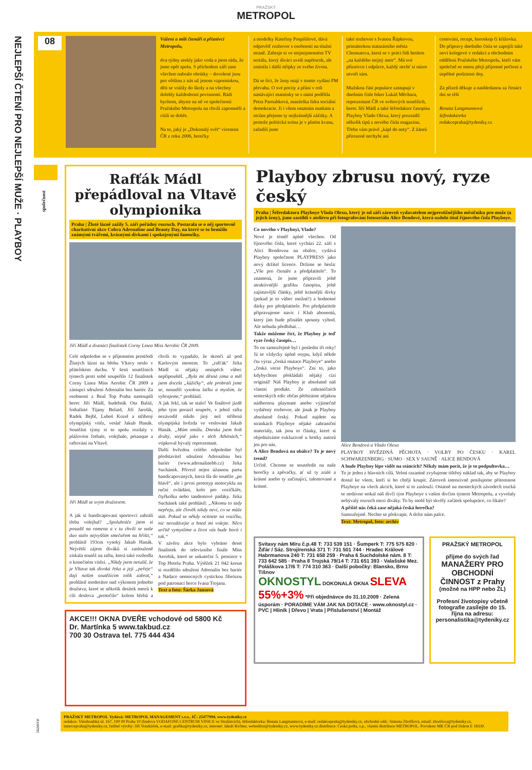NEJLEPŠÍ ČTENÍ PRO NEJLEPŠÍ MUŽE · PLAYBOY
PRAŽSKÝ
METROPOL
08
Vážení a milí čtenáři a příznivci Metropolu,
dva týdny utekly jako voda a jsem ráda, že jsme opět spolu. S příchodem září zase všechno nabralo obrátky – dovolené jsou pro většinu z nás už jenom vzpomínkou, děti se vrátily do školy a na všechny dolehly každodenní povinnosti. Rádi bychom, abyste na ně ve společnosti Pražského Metropolu na chvíli zapomněli a cítili se dobře.
Na to, jaký je „Dokonalý svět“ vicemiss ČR z roku 2006, herečky
a modelky Kateřiny Pospíšilové, dává odpověď rozhovor s osobností na titulní straně. Zahraje si ve stejnojmenném TV seriálu, který diváci uvidí napřesrok, ale zmínila i další střípky ze svého života.
Dá se říct, že ženy mají v tomto vydání PM převahu. O své pocity a přání v roli nastávající maminky se s námi podělila Petra Paroubková, manželka lídra sociální demokracie. Jí i všem ostatním matkám a otcům přejeme ty nejkrásnější zážitky. A protože politická scéna je v plném kvasu, zařadili jsme
také rozhovor s Ivanou Řápkovou, primátorkou statutárního města Chomutova, která se v práci řídí heslem „na každého stejný metr“. Má své příznivce i odpůrce, každý nechť si názor utvoří sám.
Mužskou část populace zastupují v dnešním čísle biker Lukáš Měchura, reprezentant ČR ve světových soutěžích, herec Jiří Mádl a také šéfredaktor časopisu Playboy Vlado Olexa, který prozradil několik tipů z nového čísla magazínu. Třeba vám právě „kápl do noty“. Z žánrů přirozeně nechybí ani
cestování, recept, horoskop či křížovka.
Do přípravy dnešního čísla se zapojili také noví kolegové v redakci a obchodním oddělení Pražského Metropolu, kteří vám společně se mnou přejí příjemné počtení a úspěšné podzimní dny.
Za přízeň děkuje a nashledanou za čtrnáct dní se těší
Renata Langmannová
šéfredaktorka
redakcepraha@tydeniky.cz
společnost
Rafťák Mádl přepádloval na Vltavě olympionika
Praha | Žluté lázně zažily 5. září pořádný rozruch. Postarala se o něj sportovně charitativní akce Cobra Adrenaline and Beauty Day, na které se to hemžilo známými tvářemi, krásnými dívkami i spokojenými fanoušky.
Jiří Mádl a dvanáct finalistek Corny Linea Miss Aerobic ČR 2009.
Celé odpoledne se v příjemném prostředí Žlutých lázní na břehu Vltavy neslo v přátelském duchu. V šesti soutěžních týmech proti sobě soupeřilo 12 finalistek Corny Linea Miss Aerobic ČR 2009 a zástupci sdružení Adrenalin bez bariér. Za osobnosti z Real Top Praha nastoupili herec Jiří Mádl, hudebník Ota Baláž, fotbalisté Tijany Belaid, Jiří Jarošík, Radek Bejbl, Luboš Kozel a stříbrný olympijský vítěz, veslař Jakub Hanák. Soutěžní týmy si to spolu rozdaly v plážovém fotbale, volejbale, pétanque a raftování na Vltavě.
Jiří Mádl se svým družstvem.
A jak si handicapovaní sportovci zahráli třeba volejbal? „Spoluhráče jsem si posadil na ramena a v tu chvíli se naše duo stalo nejvyšším smečařem na hřišti,“ prohlásil 193cm vysoký Jakub Hanák. Největší zájem diváků si zaslouženě získala soutěž na raftu, která také rozhodla o konečném vítězi. „Nikdy jsem netušil, že je Vltava tak divoká řeka a její „peřeje“ dají našim soutěžícím tolik zabrat,“ prohlásil moderátor nad výkonem jednoho družstva, které se několik desítek metrů k cíli doslova „protočilo“ kolem břehů a chvíli to vypadalo, že skončí až pod Karlovým mostem. To „rafťák“ Jirka Mádl si nějaký neúspěch vůbec nepřipouštěl. „Byla mi děsná zima a měl jsem docela „kůžičky“, ale probrali jsme se, nasadili vysokou laťku a myslím, že vyhrajeme,“ prohlásil.
A jak řekl, tak se stalo! Ve finálové jízdě jeho tým porazil soupeře, v jehož raftu nezávodil nikdo jiný než stříbrná olympijská hvězda ve veslování Jakub Hanák. „Mám smůlu. Dneska jsem holt druhý, stejně jako v těch Athénách,“ vtipkoval bývalý reprezentant.
Další hvězdou celého odpoledne byl představitel sdružení Adrenalinu bez bariér (www.adrenalinebb.cz) Jirka Suchánek. Přivezl nejen úžasnou partu handicapovaných, která šla do soutěže „po hlavě“, ale i první prototyp motocyklu na ruční ovládání, kolo pro vozíčkáře, čtyřkolku nebo tandemové padáky. Jirka Suchánek také prohlásil: „Nikomu to tady nepřeju, ale člověk nikdy neví, co se může stát. Pokud se někdy ocitnete na vozíčku, nic nevzdávejte a hned mi volejte. Něco určitě vymyslíme a život vás bude bavit i tak.“
V závěru akce bylo vybráno deset finalistek do televizního finále Miss Aerobik, které se uskuteční 5. prosince v Top Hotelu Praha. Výtěžek 21 042 korun si rozdělilo sdružení Adrenalin bez bariér a Nadace nemocných cystickou fibrózou pod patronací herce Ivana Trojana.
Text a foto: Šárka Jansová
AKCE!!! OKNA DVEŘE vchodové od 5800 Kč
Dr. Martínka 5 www.takbud.cz
700 30 Ostrava tel. 775 444 434
Playboy zbrusu nový, ryze český
Praha | Šéfredaktora Playboye Vlada Olexu, který je od září zároveň vydavatelem nejprestižnějšího měsíčníku pro muže (a jejich ženy), jsme zastihli v ateliéru při fotografování fotoseriálu Alice Bendové, která ozdobí titul říjnového čísla Playboye.
Co nového v Playboyi, Vlado?
Nové je téměř úplně všechno. Od říjnového čísla, které vychází 22. září s Alicí Bendovou na obálce, vydává Playboy společnost PLAYPRESS jako nový držitel licence. Držíme se hesla: „Vše pro čtenáře a předplatitele“. To znamená, že jsme připravili ještě atraktivnější grafiku časopisu, ještě zajímavější články, ještě krásnější dívky (pokud je to vůbec možné!) a hodnotné dárky pro předplatitele. Pro předplatitele připravujeme navíc i Klub abonentů, který jim bude přinášet spousty výhod. Ale nebudu předbíhat…
Takže můžeme říct, že Playboy je teď ryze český časopis…
To on samozřejmě byl i poslední tři roky! Já se vždycky úplně osypu, když někde čtu výraz „česká mutace Playboye“ anebo „česká verze Playboye“. Zní to, jako kdybychom překládali nějaký cizí originál! Náš Playboy je absolutně náš vlastní produkt. Ze zahraničních sesterských edic občas přebíráme nějakou nádhernou playmate anebo výjimečně vydařený rozhovor, ale jinak je Playboy absolutně český. Pokud najdete na stránkách Playboye nějaké zahraniční materiály, tak jsou to články, které si objednáváme exkluzivně u hrstky autorů jen pro nás.
A Alice Bendová na obálce? To je nový trend?
Určitě. Chceme se soustředit na naše herečky a zpěvačky, ať už ty zralé a krásné anebo ty začínající, talentované a krásné.
Alice Bendová a Vlado Olexa
PLAYBOY HVĚZDNÁ PĚCHOTA · VOLBY PO ČESKU · KAREL SCHWARZENBERG · SUMO · SEX V SAUNĚ · ALICE BENDOVÁ
A bude Playboy lépe vidět na stáncích? Někdy mám pocit, že je to podpultovka…
To je jeden z hlavních cílů. Velmi razantně zvyšujeme tištěný náklad tak, aby se Playboy dostal ke všem, kteří si ho chtějí koupit. Zároveň intenzivně posilujeme přítomnost Playboye na všech akcích, které si to zaslouží. Ostatně na mosteckých závodech trucků se nedávno setkal náš dívčí tým Playboye s vaším dívčím týmem Metropolu, a vyvolaly nebývalý rozruch mezi diváky. To by mohl být skvělý začátek spolupráce, co říkáte?
A příště nás čeká zase nějaká česká herečka?
Samozřejmě. Nechte se překvapit. A držte nám palce.
Text: Metropol, foto: archiv
Svitavy nám Míru č.p.48 T: 733 539 151 · Šumperk T: 775 575 820 · Žďár / Sáz. Strojírenská 371 T: 731 501 744 · Hradec Králové Habrmanova 240 T: 731 658 259 · Praha 6 Suchdolské nám. 8 T: 733 642 585 · Praha 8 Trojská 79/14 T: 731 651 393 · Valašské Mez. Poláškova 17/6 T: 774 310 363 · Další pobočky: Blansko, Brno Tišnov
OKNOSTYL DOKONALÁ OKNA SLEVA 55%+3% *Při objednávce do 31.10.2009 · Zelená úsporám · PORADÍME VÁM JAK NA DOTACE · www.oknostyl.cz · PVC | Hliník | Dřevo | Vrata | Příslušenství | Montáž
PRAŽSKÝ METROPOL
přijme do svých řad
MANAŽERY PRO OBCHODNÍ ČINNOST z Prahy
(možné na HPP nebo ŽL)
Profesní životopisy včetně fotografie zasílejte do 15. října na adresu: personalistika@tydeniky.cz
inzerce
PRAŽSKÝ METROPOL Vydává: METROPOL MANAGEMENT s.r.o., IČ: 25477994, www.tydeniky.cz
redakce: Vinohradská ul. 167, 100 00 Praha 10 (budova VODAFONE CENTRUM VINICE ve Strašnicích), šéfredaktorka: Renata Langmannová, e-mail: redakcepraha@tydeniky.cz, obchodní odd.: Simona Zbořilová, email: zborilova@tydeniky.cz, inzercepraha@tydeniky.cz, ředitel výroby: Jiří Vondráček, e-mail: grafika@tydeniky.cz, internet: Jakub Richter, webeditor@tydeniky.cz, www.tydeniky.cz.distribuce: Česká pošta, s.p., vlastní distribuce METROPOL. Povoleno MK ČR pod číslem E 18330.